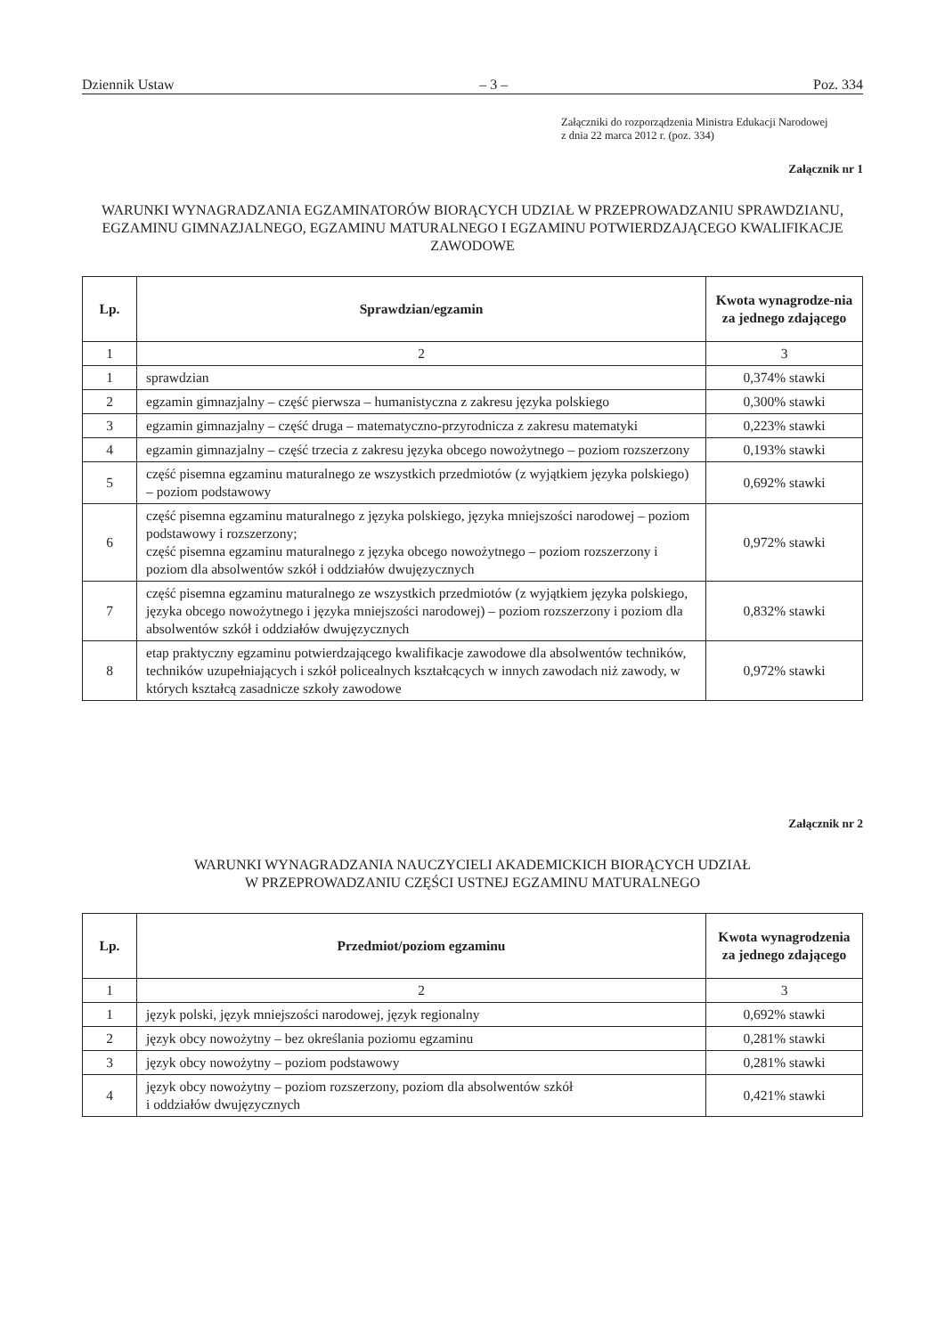Dziennik Ustaw – 3 – Poz. 334
Załączniki do rozporządzenia Ministra Edukacji Narodowej
z dnia 22 marca 2012 r. (poz. 334)
Załącznik nr 1
WARUNKI WYNAGRADZANIA EGZAMINATORÓW BIORĄCYCH UDZIAŁ W PRZEPROWADZANIU SPRAWDZIANU, EGZAMINU GIMNAZJALNEGO, EGZAMINU MATURALNEGO I EGZAMINU POTWIERDZAJĄCEGO KWALIFIKACJE ZAWODOWE
| Lp. | Sprawdzian/egzamin | Kwota wynagrodze-nia za jednego zdającego |
| --- | --- | --- |
| 1 | 2 | 3 |
| 1 | sprawdzian | 0,374% stawki |
| 2 | egzamin gimnazjalny – część pierwsza – humanistyczna z zakresu języka polskiego | 0,300% stawki |
| 3 | egzamin gimnazjalny – część druga – matematyczno-przyrodnicza z zakresu matematyki | 0,223% stawki |
| 4 | egzamin gimnazjalny – część trzecia z zakresu języka obcego nowożytnego – poziom rozszerzony | 0,193% stawki |
| 5 | część pisemna egzaminu maturalnego ze wszystkich przedmiotów (z wyjątkiem języka polskiego) – poziom podstawowy | 0,692% stawki |
| 6 | część pisemna egzaminu maturalnego z języka polskiego, języka mniejszości narodowej – poziom podstawowy i rozszerzony; część pisemna egzaminu maturalnego z języka obcego nowożytnego – poziom rozszerzony i poziom dla absolwentów szkół i oddziałów dwujęzycznych | 0,972% stawki |
| 7 | część pisemna egzaminu maturalnego ze wszystkich przedmiotów (z wyjątkiem języka polskiego, języka obcego nowożytnego i języka mniejszości narodowej) – poziom rozszerzony i poziom dla absolwentów szkół i oddziałów dwujęzycznych | 0,832% stawki |
| 8 | etap praktyczny egzaminu potwierdzającego kwalifikacje zawodowe dla absolwentów techników, techników uzupełniających i szkół policealnych kształcących w innych zawodach niż zawody, w których kształcą zasadnicze szkoły zawodowe | 0,972% stawki |
Załącznik nr 2
WARUNKI WYNAGRADZANIA NAUCZYCIELI AKADEMICKICH BIORĄCYCH UDZIAŁ
W PRZEPROWADZANIU CZĘŚCI USTNEJ EGZAMINU MATURALNEGO
| Lp. | Przedmiot/poziom egzaminu | Kwota wynagrodzenia za jednego zdającego |
| --- | --- | --- |
| 1 | 2 | 3 |
| 1 | język polski, język mniejszości narodowej, język regionalny | 0,692% stawki |
| 2 | język obcy nowożytny – bez określania poziomu egzaminu | 0,281% stawki |
| 3 | język obcy nowożytny – poziom podstawowy | 0,281% stawki |
| 4 | język obcy nowożytny – poziom rozszerzony, poziom dla absolwentów szkół i oddziałów dwujęzycznych | 0,421% stawki |